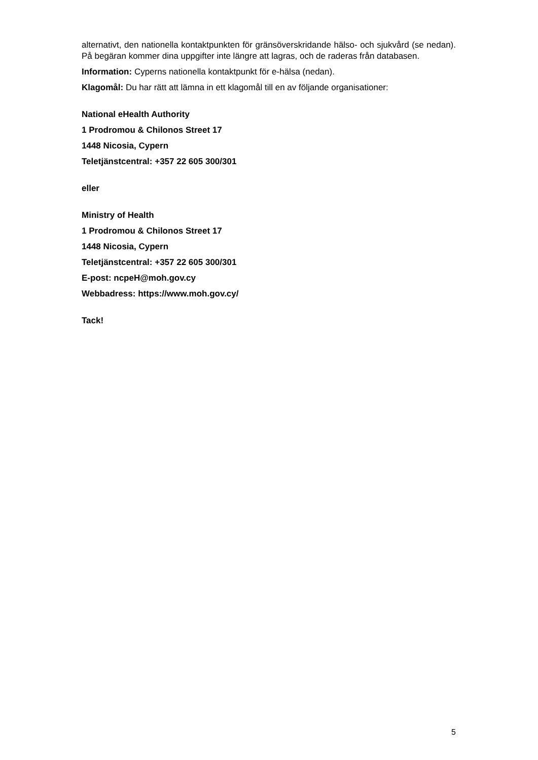alternativt, den nationella kontaktpunkten för gränsöverskridande hälso- och sjukvård (se nedan). På begäran kommer dina uppgifter inte längre att lagras, och de raderas från databasen.
Information: Cyperns nationella kontaktpunkt för e-hälsa (nedan).
Klagomål: Du har rätt att lämna in ett klagomål till en av följande organisationer:
National eHealth Authority
1 Prodromou & Chilonos Street 17
1448 Nicosia, Cypern
Teletjänstcentral: +357 22 605 300/301
eller
Ministry of Health
1 Prodromou & Chilonos Street 17
1448 Nicosia, Cypern
Teletjänstcentral: +357 22 605 300/301
E-post: ncpeH@moh.gov.cy
Webbadress: https://www.moh.gov.cy/
Tack!
5